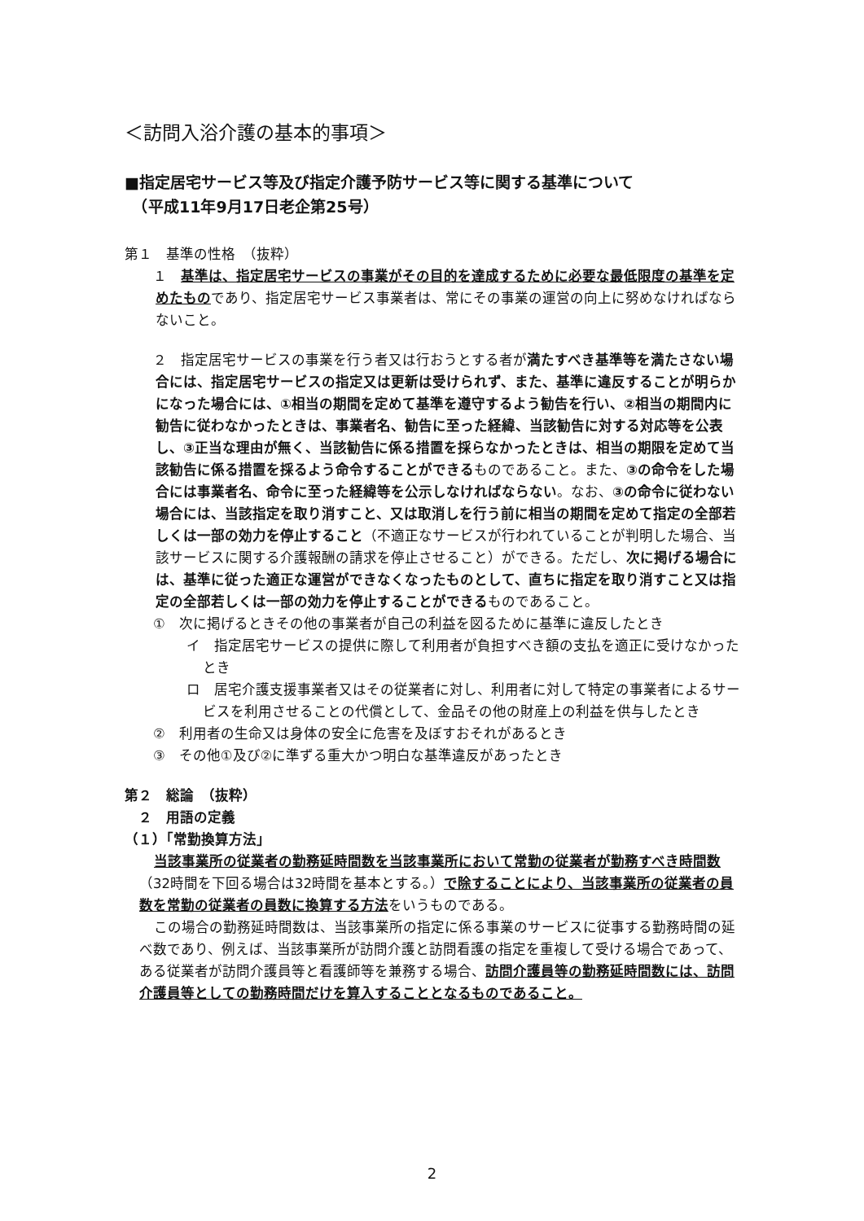＜訪問入浴介護の基本的事項＞
■指定居宅サービス等及び指定介護予防サービス等に関する基準について
　（平成11年9月17日老企第25号）
第１　基準の性格　（抜粋）
　１　基準は、指定居宅サービスの事業がその目的を達成するために必要な最低限度の基準を定めたものであり、指定居宅サービス事業者は、常にその事業の運営の向上に努めなければならないこと。
　２　指定居宅サービスの事業を行う者又は行おうとする者が満たすべき基準等を満たさない場合には、指定居宅サービスの指定又は更新は受けられず、また、基準に違反することが明らかになった場合には、①相当の期間を定めて基準を遵守するよう勧告を行い、②相当の期間内に勧告に従わなかったときは、事業者名、勧告に至った経緯、当該勧告に対する対応等を公表し、③正当な理由が無く、当該勧告に係る措置を採らなかったときは、相当の期限を定めて当該勧告に係る措置を採るよう命令することができるものであること。また、③の命令をした場合には事業者名、命令に至った経緯等を公示しなければならない。なお、③の命令に従わない場合には、当該指定を取り消すこと、又は取消しを行う前に相当の期間を定めて指定の全部若しくは一部の効力を停止すること（不適正なサービスが行われていることが判明した場合、当該サービスに関する介護報酬の請求を停止させること）ができる。ただし、次に掲げる場合には、基準に従った適正な運営ができなくなったものとして、直ちに指定を取り消すこと又は指定の全部若しくは一部の効力を停止することができるものであること。
　①　次に掲げるときその他の事業者が自己の利益を図るために基準に違反したとき
イ　指定居宅サービスの提供に際して利用者が負担すべき額の支払を適正に受けなかったとき
ロ　居宅介護支援事業者又はその従業者に対し、利用者に対して特定の事業者によるサービスを利用させることの代償として、金品その他の財産上の利益を供与したとき
　②　利用者の生命又は身体の安全に危害を及ぼすおそれがあるとき
　③　その他①及び②に準ずる重大かつ明白な基準違反があったとき
第２　総論　（抜粋）
　２　用語の定義
（１）「常勤換算方法」
当該事業所の従業者の勤務延時間数を当該事業所において常勤の従業者が勤務すべき時間数（32時間を下回る場合は32時間を基本とする。）で除することにより、当該事業所の従業者の員数を常勤の従業者の員数に換算する方法をいうものである。
この場合の勤務延時間数は、当該事業所の指定に係る事業のサービスに従事する勤務時間の延べ数であり、例えば、当該事業所が訪問介護と訪問看護の指定を重複して受ける場合であって、ある従業者が訪問介護員等と看護師等を兼務する場合、訪問介護員等の勤務延時間数には、訪問介護員等としての勤務時間だけを算入することとなるものであること。
2